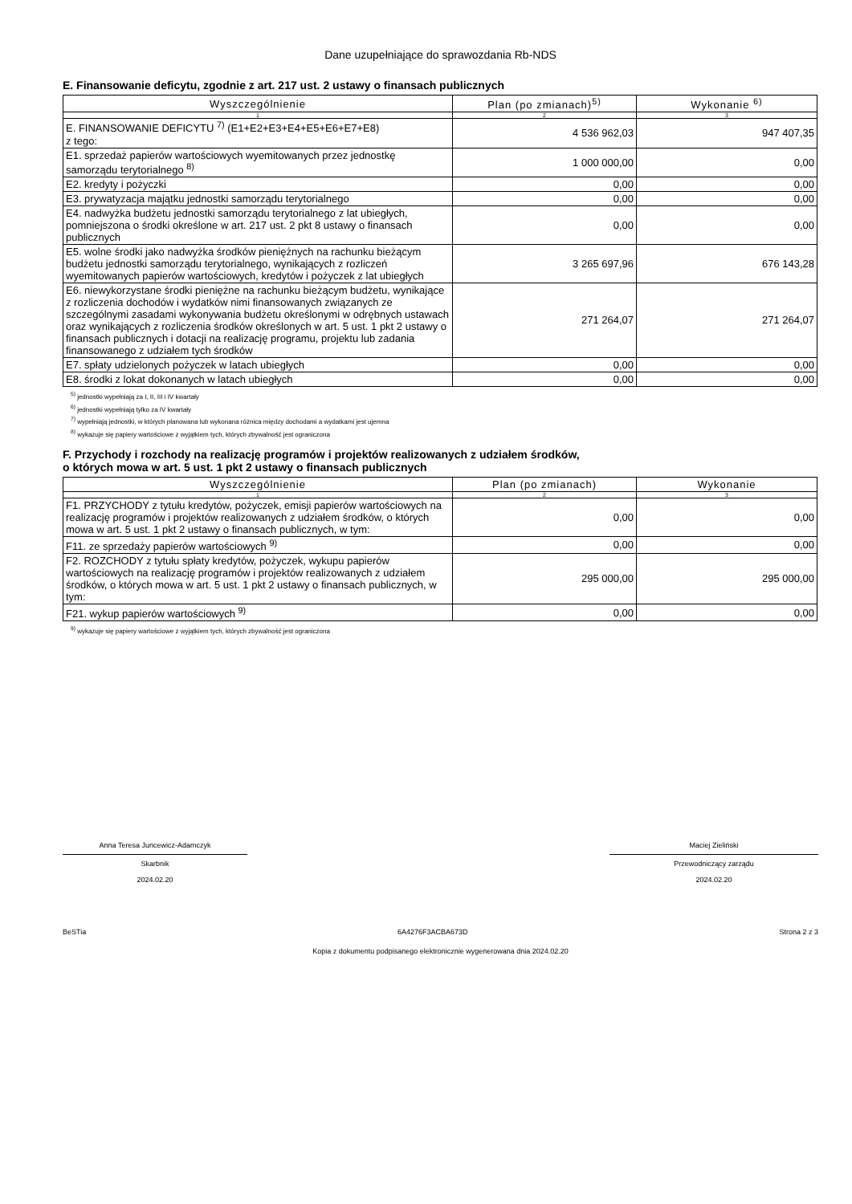Dane uzupełniające do sprawozdania Rb-NDS
E. Finansowanie deficytu, zgodnie z art. 217 ust. 2 ustawy o finansach publicznych
| Wyszczególnienie | Plan (po zmianach)<sup>5)</sup> | Wykonanie <sup>6)</sup> |
| --- | --- | --- |
| 1 | 2 | 3 |
| E. FINANSOWANIE DEFICYTU <sup>7)</sup> (E1+E2+E3+E4+E5+E6+E7+E8) z tego: | 4 536 962,03 | 947 407,35 |
| E1. sprzedaż papierów wartościowych wyemitowanych przez jednostkę samorządu terytorialnego <sup>8)</sup> | 1 000 000,00 | 0,00 |
| E2. kredyty i pożyczki | 0,00 | 0,00 |
| E3. prywatyzacja majątku jednostki samorządu terytorialnego | 0,00 | 0,00 |
| E4. nadwyżka budżetu jednostki samorządu terytorialnego z lat ubiegłych, pomniejszona o środki określone w art. 217 ust. 2 pkt 8 ustawy o finansach publicznych | 0,00 | 0,00 |
| E5. wolne środki jako nadwyżka środków pieniężnych na rachunku bieżącym budżetu jednostki samorządu terytorialnego, wynikających z rozliczeń wyemitowanych papierów wartościowych, kredytów i pożyczek z lat ubiegłych | 3 265 697,96 | 676 143,28 |
| E6. niewykorzystane środki pieniężne na rachunku bieżącym budżetu, wynikające z rozliczenia dochodów i wydatków nimi finansowanych związanych ze szczególnymi zasadami wykonywania budżetu określonymi w odrębnych ustawach oraz wynikających z rozliczenia środków określonych w art. 5 ust. 1 pkt 2 ustawy o finansach publicznych i dotacji na realizację programu, projektu lub zadania finansowanego z udziałem tych środków | 271 264,07 | 271 264,07 |
| E7. spłaty udzielonych pożyczek w latach ubiegłych | 0,00 | 0,00 |
| E8. środki z lokat dokonanych w latach ubiegłych | 0,00 | 0,00 |
<sup>5)</sup> jednostki wypełniają za I, II, III i IV kwartały
<sup>6)</sup> jednostki wypełniają tylko za IV kwartały
<sup>7)</sup> wypełniają jednostki, w których planowana lub wykonana różnica między dochodami a wydatkami jest ujemna
<sup>8)</sup> wykazuje się papiery wartościowe z wyjątkiem tych, których zbywalność jest ograniczona
F. Przychody i rozchody na realizację programów i projektów realizowanych z udziałem środków,
o których mowa w art. 5 ust. 1 pkt 2 ustawy o finansach publicznych
| Wyszczególnienie | Plan (po zmianach) | Wykonanie |
| --- | --- | --- |
| 1 | 2 | 3 |
| F1. PRZYCHODY z tytułu kredytów, pożyczek, emisji papierów wartościowych na realizację programów i projektów realizowanych z udziałem środków, o których mowa w art. 5 ust. 1 pkt 2 ustawy o finansach publicznych, w tym: | 0,00 | 0,00 |
| F11. ze sprzedaży papierów wartościowych <sup>9)</sup> | 0,00 | 0,00 |
| F2. ROZCHODY z tytułu spłaty kredytów, pożyczek, wykupu papierów wartościowych na realizację programów i projektów realizowanych z udziałem środków, o których mowa w art. 5 ust. 1 pkt 2 ustawy o finansach publicznych, w tym: | 295 000,00 | 295 000,00 |
| F21. wykup papierów wartościowych <sup>9)</sup> | 0,00 | 0,00 |
<sup>9)</sup> wykazuje się papiery wartościowe z wyjątkiem tych, których zbywalność jest ograniczona
Anna Teresa Juncewicz-Adamczyk
Skarbnik
2024.02.20
Maciej Zieliński
Przewodniczący zarządu
2024.02.20
BeSTia 6A4276F3ACBA673D Strona 2 z 3
Kopia z dokumentu podpisanego elektronicznie wygenerowana dnia 2024.02.20